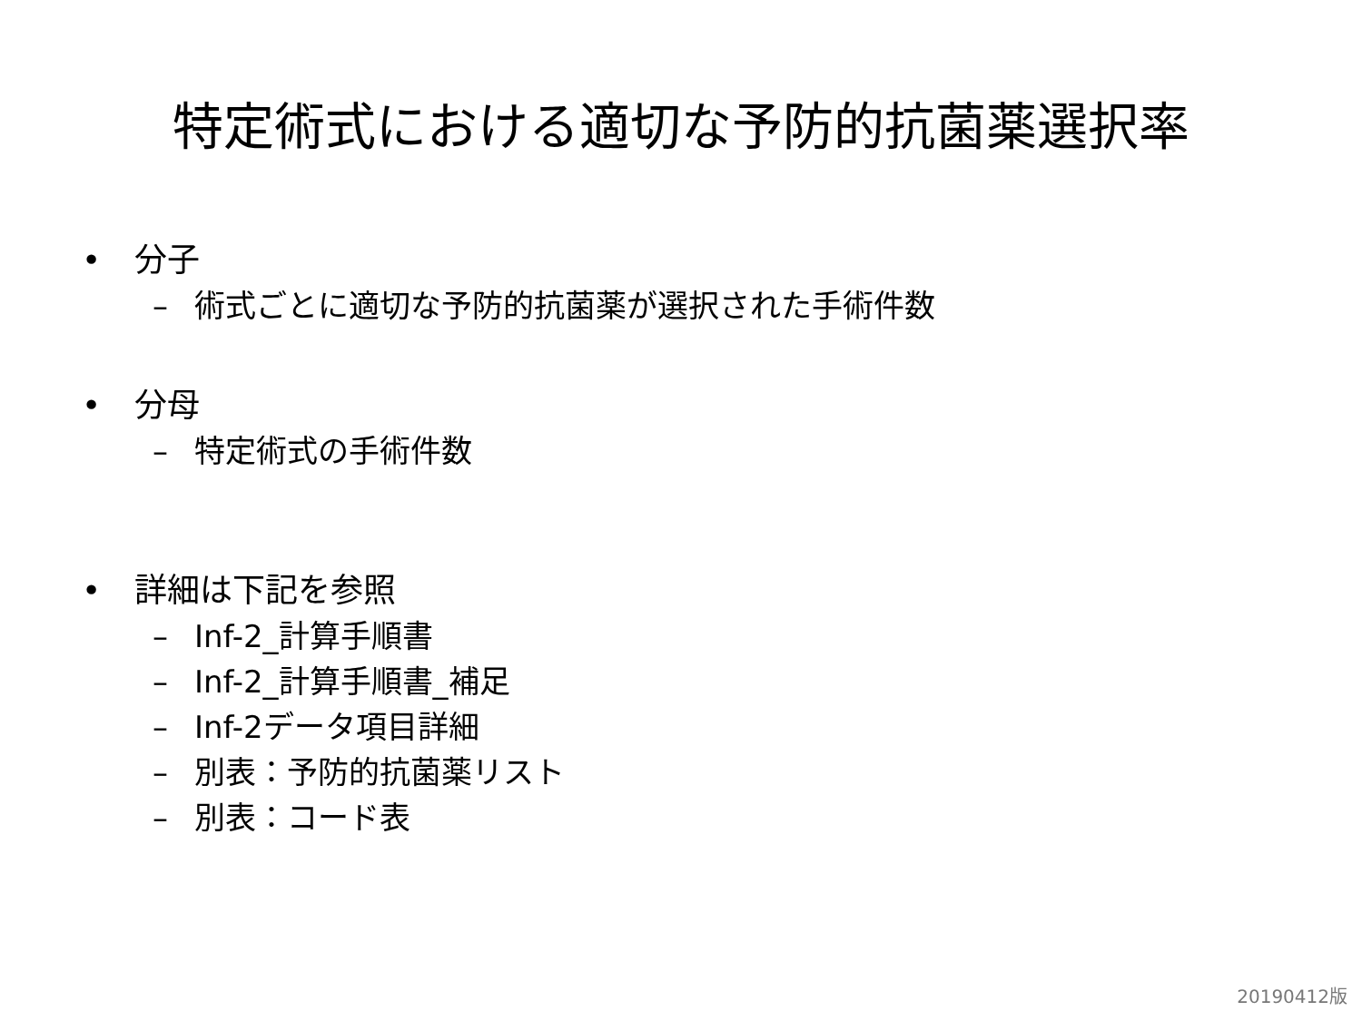特定術式における適切な予防的抗菌薬選択率
• 分子
– 術式ごとに適切な予防的抗菌薬が選択された手術件数
• 分母
– 特定術式の手術件数
• 詳細は下記を参照
– Inf-2_計算手順書
– Inf-2_計算手順書_補足
– Inf-2データ項目詳細
– 別表：予防的抗菌薬リスト
– 別表：コード表
20190412版